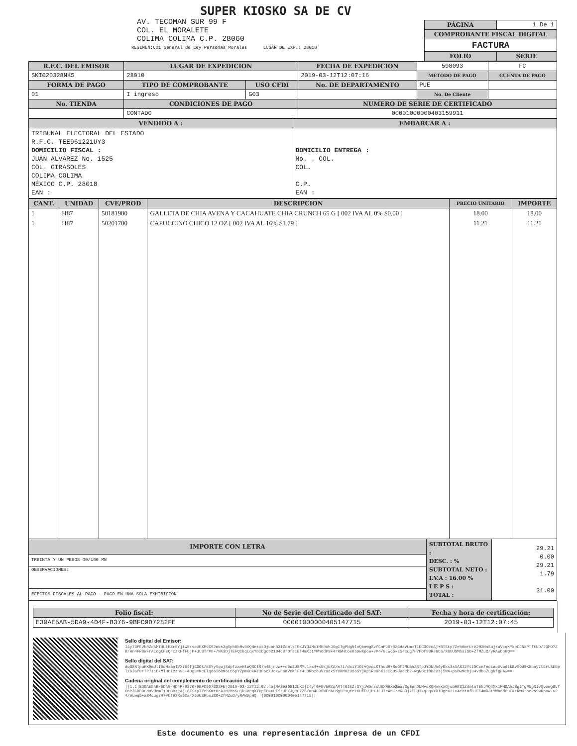SUPER KIOSKO SA DE CV
AV. TECOMAN SUR 99 F
COL. EL MORALETE
COLIMA COLIMA C.P. 28060
REGIMEN:601 General de Ley Personas Morales LUGAR DE EXP.: 28010
| PÁGINA | 1 De 1 |
| COMPROBANTE FISCAL DIGITAL | |
| FACTURA | |
| FOLIO | SERIE |
| R.F.C. DEL EMISOR | LUGAR DE EXPEDICION | | FECHA DE EXPEDICION | 598093 | FC |
| SKI020328NK5 | 28010 | | 2019-03-12T12:07:16 | METODO DE PAGO | CUENTA DE PAGO |
| FORMA DE PAGO | TIPO DE COMPROBANTE | USO CFDI | No. DE DEPARTAMENTO | PUE | |
| 01 | I ingreso | G03 | | No. De Cliente | |
| No. TIENDA | CONDICIONES DE PAGO | | NUMERO DE SERIE DE CERTIFICADO | | |
| | CONTADO | | 00001000000403159911 | | |
| VENDIDO A : | EMBARCAR A : |
| --- | --- |
| TRIBUNAL ELECTORAL DEL ESTADO R.F.C. TEE961221UY3 DOMICILIO FISCAL : JUAN ALVAREZ No. 1525 COL. GIRASOLES COLIMA COLIMA MÉXICO C.P. 28018 EAN : | DOMICILIO ENTREGA : No. . COL. COL. C.P. EAN : |
| CANT. | UNIDAD | CVE/PROD | DESCRIPCION | PRECIO UNITARIO | IMPORTE |
| --- | --- | --- | --- | --- | --- |
| 1 | H87 | 50181900 | GALLETA DE CHIA AVENA Y CACAHUATE CHIA CRUNCH 65 G [ 002 IVA AL 0% $0.00 ] | 18.00 | 18.00 |
| 1 | H87 | 50201700 | CAPUCCINO CHICO 12 OZ [ 002 IVA AL 16% $1.79 ] | 11.21 | 11.21 |
| IMPORTE CON LETRA | SUBTOTAL BRUTO : DESC. : % SUBTOTAL NETO : I.V.A : 16.00 % I E P S : TOTAL : | 29.21 0.00 29.21 1.79 31.00 |
| TREINTA Y UN PESOS 00/100 MN | | |
| OBSERVACIONES: | | |
| EFECTOS FISCALES AL PAGO - PAGO EN UNA SOLA EXHIBICION | | |
| Folio fiscal: | No de Serie del Certificado del SAT: | Fecha y hora de certificación: |
| --- | --- | --- |
| E30AE5AB-5DA9-4D4F-B376-9BFC9D7282FE | 00001000000405147715 | 2019-03-12T12:07:45 |
Sello digital del Emisor:
I4yTGFEVbRZqAMT4UIEZrSYjiW5rscUEXM9X52mos3gSphDbMvdXQHnkxxOjubHB31ZdmlsTEkJYQ4Mx1MH0AhJSg1TgPNgNlvQbowg8vfCnPJGkB3GdaVUmmT1DCOOzcAj+8TStp7ZehKmrUrA2M2MsSujkuVcqXYkpCCNxPTftUD/JQPO7ZB/mn4FR8WFrALdgtPsQrczKHfFUjP+JL3TrXn+/NK3Dj7EFQIkqLqxYDIDgc62104cBrOf81ET4mXJtYWh6dP9F4rRWHtoeRs9wKpow+vP4/9Lwq5+aS4cug7H7PDf93Rs6Ca/X6UUSMbsiSO+ZfMZuO/yRAWDpHQ==
Sello digital del SAT:
dqG8NTpuRK9mUtI5oMxBnlVXt54fjG3Ok/ESYyVqujSdpTzavHlwQRClS7h4BjnJw++o6u8U8RYLlxs4+x5kjbXA/m7i/dsiY10tVQvqLKThod9k8qGf2MLBhZSTpJYDNUh6yOkx3sXASI2YttNCcnfnciaqDvadtkEvSOd8K5hay7tErLSEEplZ6JGf0rTP7I1DkMlHC12zh9C+4Og8mMcElqd6Io8M6LO5pYZpmKDkKY3P6cXJoxwh6mVnKlFr4LOWbz6uVzadx5YUKMKZ3865YjRpiRs9hXieCqOSUyecb2+wgNOC18BZesj5NX+pSBwMebju4vdbuZugNfgPAw==
Cadena original del complemento de certificación digital
||1.1|E30AE5AB-5DA9-4D4F-B376-9BFC9D7282FE|2019-03-12T12:07:45|MAS980812UK1|I4yTGFEVbRZqAMT4UIEZrSYjiW5rscUEXM9X52mos3gSphDbMvdXQHnkxxOjubHB31ZdmlsTEkJYQ4Mx1MH0AhJSg1TgPNgNlvQbowg8vfCnPJGkB3GdaVUmmT1DCOOzcAj+8TStp7ZehKmrUrA2M2MsSujkuVcqXYkpCCNxPTftUD/JQPO7ZB/mn4FR8WFrALdgtPsQrczKHfFUjP+JL3TrXn+/NK3Dj7EFQIkqLqxYDIDgc62104cBrOf81ET4mXJtYWh6dP9F4rRWHtoeRs9wKpow+vP4/9Lwq5+aS4cug7H7PDf93Rs6Ca/X6UUSMbsiSO+ZfMZuO/yRAWDpHQ==|00001000000405147715||
Este documento es una representación impresa de un CFDI